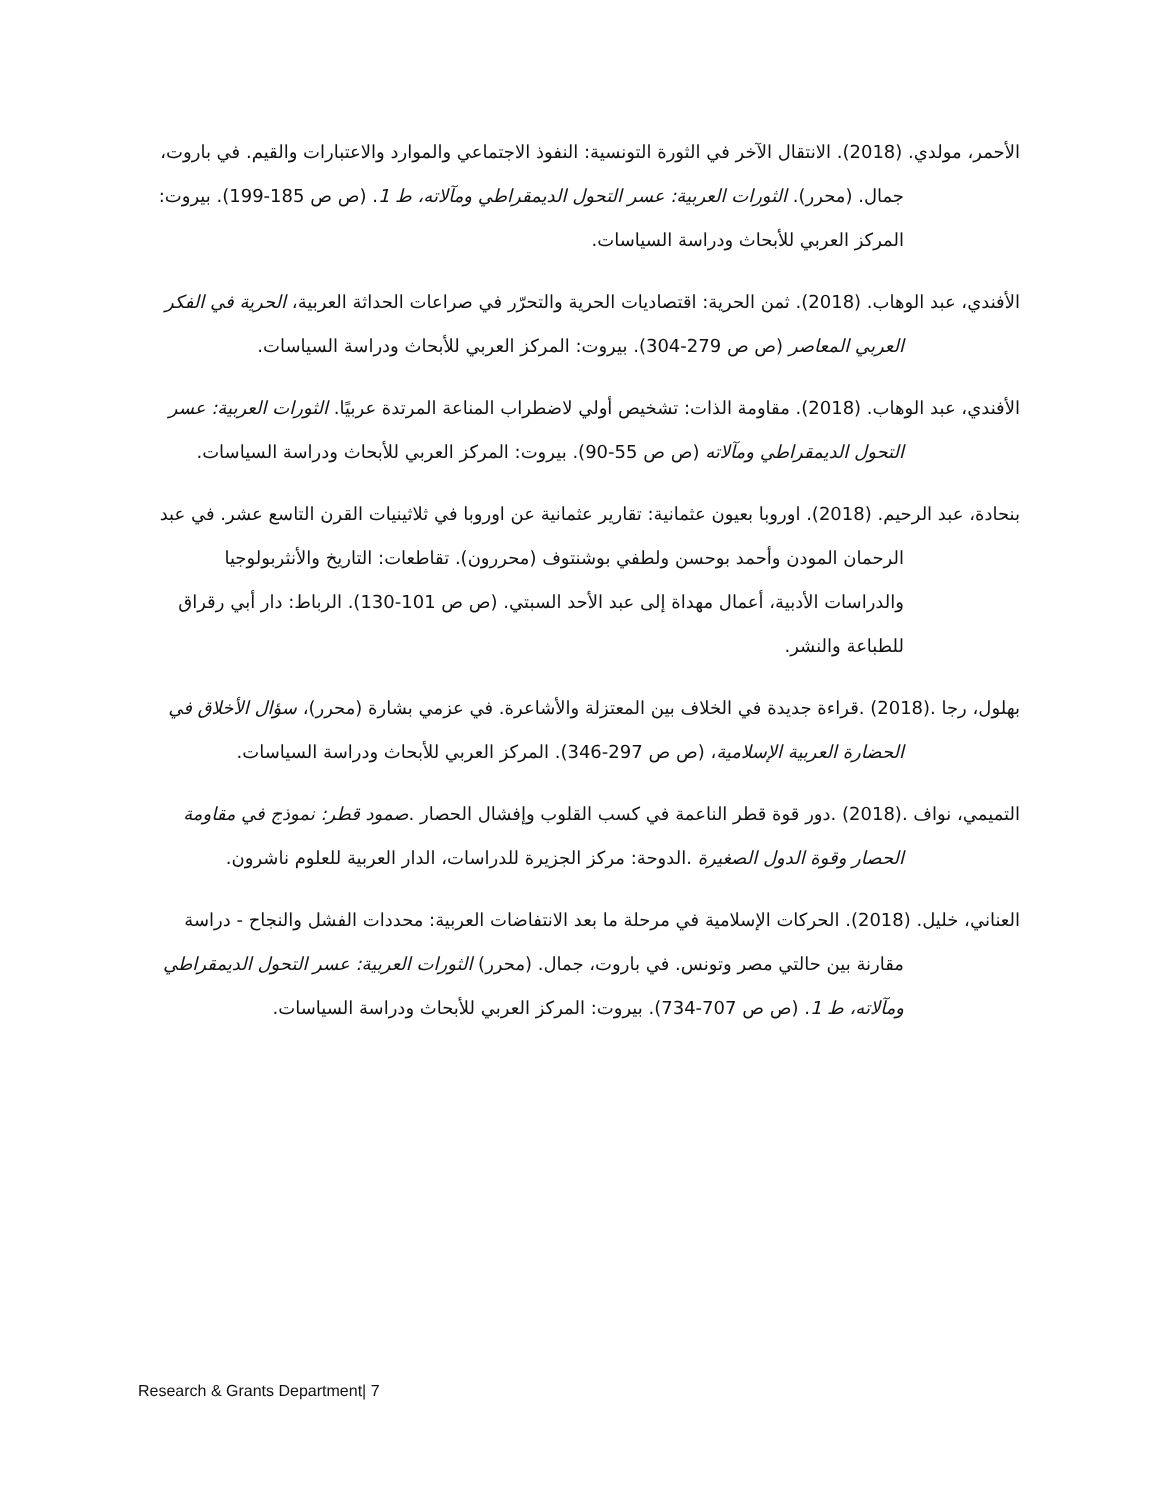الأحمر، مولدي. (2018). الانتقال الآخر في الثورة التونسية: النفوذ الاجتماعي والموارد والاعتبارات والقيم. في باروت، جمال. (محرر). الثورات العربية: عسر التحول الديمقراطي ومآلاته، ط 1. (ص ص 185-199). بيروت: المركز العربي للأبحاث ودراسة السياسات.
الأفندي، عبد الوهاب. (2018). ثمن الحرية: اقتصاديات الحرية والتحرّر في صراعات الحداثة العربية، الحرية في الفكر العربي المعاصر (ص ص 279-304). بيروت: المركز العربي للأبحاث ودراسة السياسات.
الأفندي، عبد الوهاب. (2018). مقاومة الذات: تشخيص أولي لاضطراب المناعة المرتدة عربيًا. الثورات العربية: عسر التحول الديمقراطي ومآلاته (ص ص 55-90). بيروت: المركز العربي للأبحاث ودراسة السياسات.
بنحادة، عبد الرحيم. (2018). اوروبا بعيون عثمانية: تقارير عثمانية عن اوروبا في ثلاثينيات القرن التاسع عشر. في عبد الرحمان المودن وأحمد بوحسن ولطفي بوشنتوف (محررون). تقاطعات: التاريخ والأنثربولوجيا والدراسات الأدبية، أعمال مهداة إلى عبد الأحد السبتي. (ص ص 101-130). الرباط: دار أبي رقراق للطباعة والنشر.
بهلول، رجا .(2018) .قراءة جديدة في الخلاف بين المعتزلة والأشاعرة. في عزمي بشارة (محرر)، سؤال الأخلاق في الحضارة العربية الإسلامية، (ص ص 297-346). المركز العربي للأبحاث ودراسة السياسات.
التميمي، نواف .(2018) .دور قوة قطر الناعمة في كسب القلوب وإفشال الحصار .صمود قطر: نموذج في مقاومة الحصار وقوة الدول الصغيرة .الدوحة: مركز الجزيرة للدراسات، الدار العربية للعلوم ناشرون.
العناني، خليل. (2018). الحركات الإسلامية في مرحلة ما بعد الانتفاضات العربية: محددات الفشل والنجاح - دراسة مقارنة بين حالتي مصر وتونس. في باروت، جمال. (محرر) الثورات العربية: عسر التحول الديمقراطي ومآلاته، ط 1. (ص ص 707-734). بيروت: المركز العربي للأبحاث ودراسة السياسات.
Research & Grants Department| 7